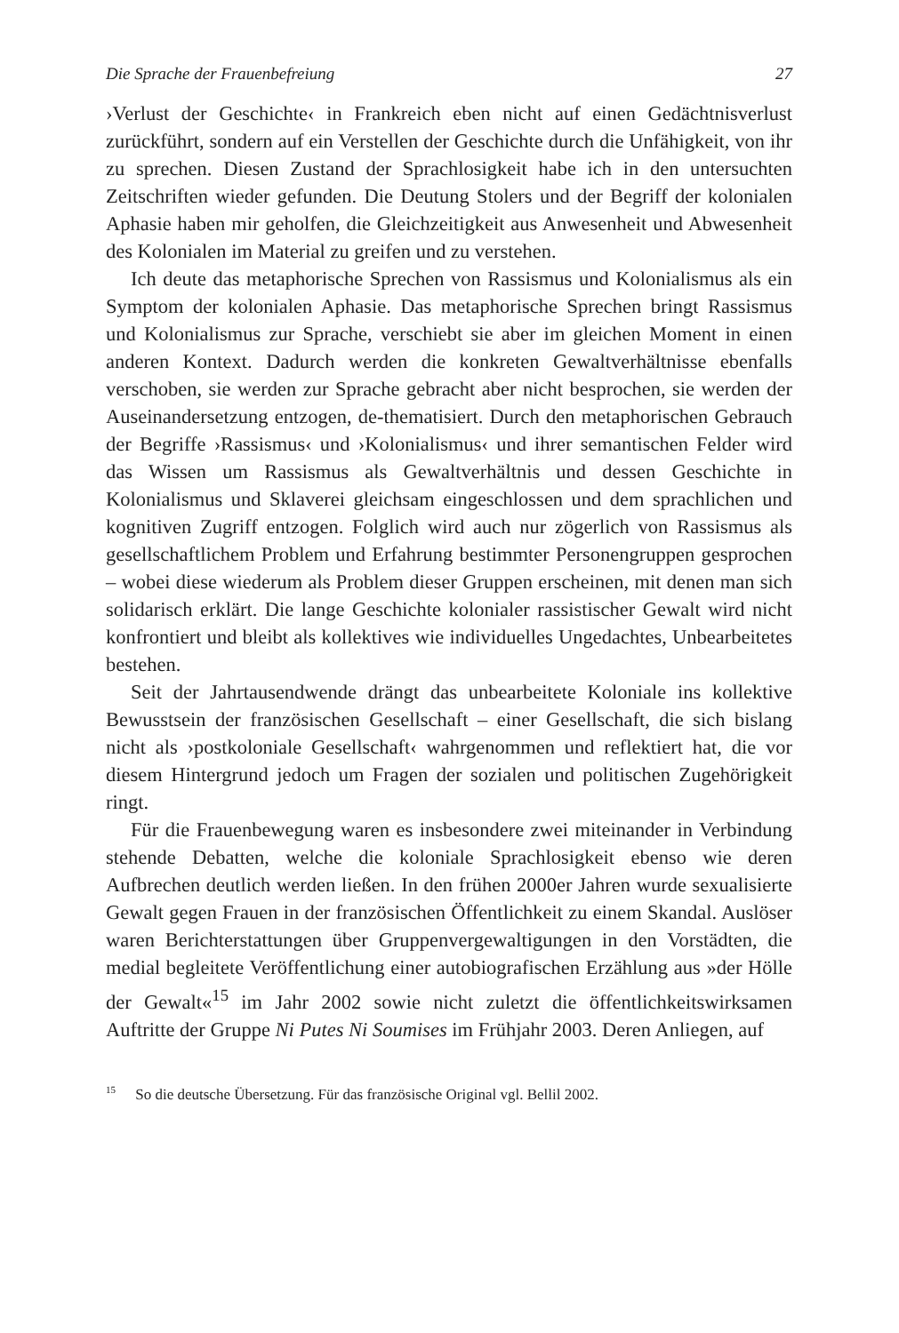Die Sprache der Frauenbefreiung 27
›Verlust der Geschichte‹ in Frankreich eben nicht auf einen Gedächtnisverlust zurückführt, sondern auf ein Verstellen der Geschichte durch die Unfähigkeit, von ihr zu sprechen. Diesen Zustand der Sprachlosigkeit habe ich in den untersuchten Zeitschriften wieder gefunden. Die Deutung Stolers und der Begriff der kolonialen Aphasie haben mir geholfen, die Gleichzeitigkeit aus Anwesenheit und Abwesenheit des Kolonialen im Material zu greifen und zu verstehen.
Ich deute das metaphorische Sprechen von Rassismus und Kolonialismus als ein Symptom der kolonialen Aphasie. Das metaphorische Sprechen bringt Rassismus und Kolonialismus zur Sprache, verschiebt sie aber im gleichen Moment in einen anderen Kontext. Dadurch werden die konkreten Gewaltverhältnisse ebenfalls verschoben, sie werden zur Sprache gebracht aber nicht besprochen, sie werden der Auseinandersetzung entzogen, de-thematisiert. Durch den metaphorischen Gebrauch der Begriffe ›Rassismus‹ und ›Kolonialismus‹ und ihrer semantischen Felder wird das Wissen um Rassismus als Gewaltverhältnis und dessen Geschichte in Kolonialismus und Sklaverei gleichsam eingeschlossen und dem sprachlichen und kognitiven Zugriff entzogen. Folglich wird auch nur zögerlich von Rassismus als gesellschaftlichem Problem und Erfahrung bestimmter Personengruppen gesprochen – wobei diese wiederum als Problem dieser Gruppen erscheinen, mit denen man sich solidarisch erklärt. Die lange Geschichte kolonialer rassistischer Gewalt wird nicht konfrontiert und bleibt als kollektives wie individuelles Ungedachtes, Unbearbeitetes bestehen.
Seit der Jahrtausendwende drängt das unbearbeitete Koloniale ins kollektive Bewusstsein der französischen Gesellschaft – einer Gesellschaft, die sich bislang nicht als ›postkoloniale Gesellschaft‹ wahrgenommen und reflektiert hat, die vor diesem Hintergrund jedoch um Fragen der sozialen und politischen Zugehörigkeit ringt.
Für die Frauenbewegung waren es insbesondere zwei miteinander in Verbindung stehende Debatten, welche die koloniale Sprachlosigkeit ebenso wie deren Aufbrechen deutlich werden ließen. In den frühen 2000er Jahren wurde sexualisierte Gewalt gegen Frauen in der französischen Öffentlichkeit zu einem Skandal. Auslöser waren Berichterstattungen über Gruppenvergewaltigungen in den Vorstädten, die medial begleitete Veröffentlichung einer autobiografischen Erzählung aus »der Hölle der Gewalt«<sup>15</sup> im Jahr 2002 sowie nicht zuletzt die öffentlichkeitswirksamen Auftritte der Gruppe Ni Putes Ni Soumises im Frühjahr 2003. Deren Anliegen, auf
<sup>15</sup> So die deutsche Übersetzung. Für das französische Original vgl. Bellil 2002.